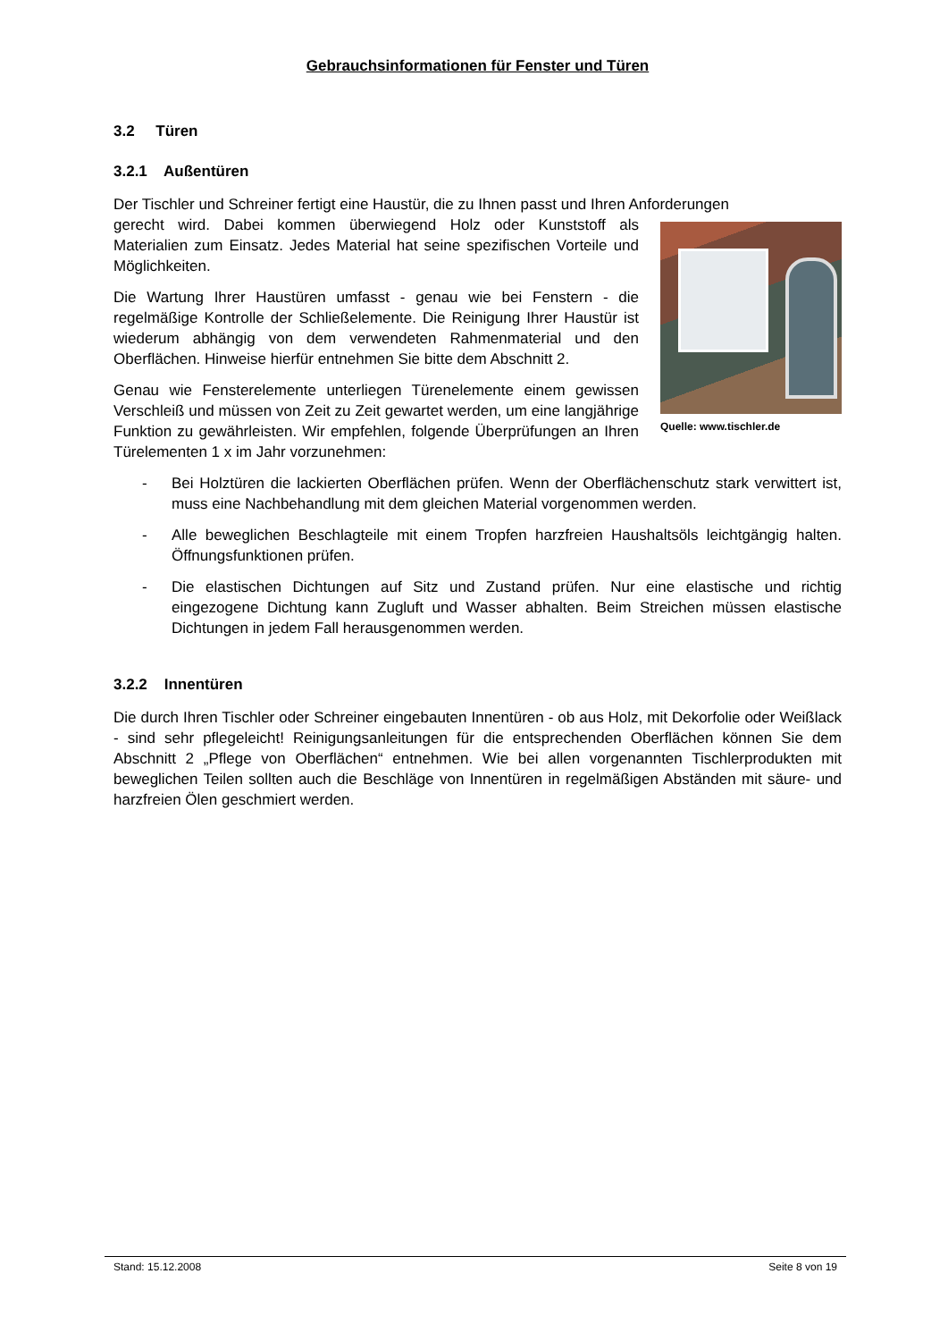Gebrauchsinformationen für Fenster und Türen
3.2 Türen
3.2.1 Außentüren
Der Tischler und Schreiner fertigt eine Haustür, die zu Ihnen passt und Ihren Anforderungen
Quelle: www.tischler.de
gerecht wird. Dabei kommen überwiegend Holz oder Kunststoff als Materialien zum Einsatz. Jedes Material hat seine spezifischen Vorteile und Möglichkeiten.
Die Wartung Ihrer Haustüren umfasst - genau wie bei Fenstern - die regelmäßige Kontrolle der Schließelemente. Die Reinigung Ihrer Haustür ist wiederum abhängig von dem verwendeten Rahmenmaterial und den Oberflächen. Hinweise hierfür entnehmen Sie bitte dem Abschnitt 2.
Genau wie Fensterelemente unterliegen Türenelemente einem gewissen Verschleiß und müssen von Zeit zu Zeit gewartet werden, um eine langjährige Funktion zu gewährleisten. Wir empfehlen, folgende Überprüfungen an Ihren Türelementen 1 x im Jahr vorzunehmen:
- Bei Holztüren die lackierten Oberflächen prüfen. Wenn der Oberflächenschutz stark verwittert ist, muss eine Nachbehandlung mit dem gleichen Material vorgenommen werden.
- Alle beweglichen Beschlagteile mit einem Tropfen harzfreien Haushaltsöls leichtgängig halten. Öffnungsfunktionen prüfen.
- Die elastischen Dichtungen auf Sitz und Zustand prüfen. Nur eine elastische und richtig eingezogene Dichtung kann Zugluft und Wasser abhalten. Beim Streichen müssen elastische Dichtungen in jedem Fall herausgenommen werden.
3.2.2 Innentüren
Die durch Ihren Tischler oder Schreiner eingebauten Innentüren - ob aus Holz, mit Dekorfolie oder Weißlack - sind sehr pflegeleicht! Reinigungsanleitungen für die entsprechenden Oberflächen können Sie dem Abschnitt 2 „Pflege von Oberflächen“ entnehmen. Wie bei allen vorgenannten Tischlerprodukten mit beweglichen Teilen sollten auch die Beschläge von Innentüren in regelmäßigen Abständen mit säure- und harzfreien Ölen geschmiert werden.
Stand: 15.12.2008 Seite 8 von 19